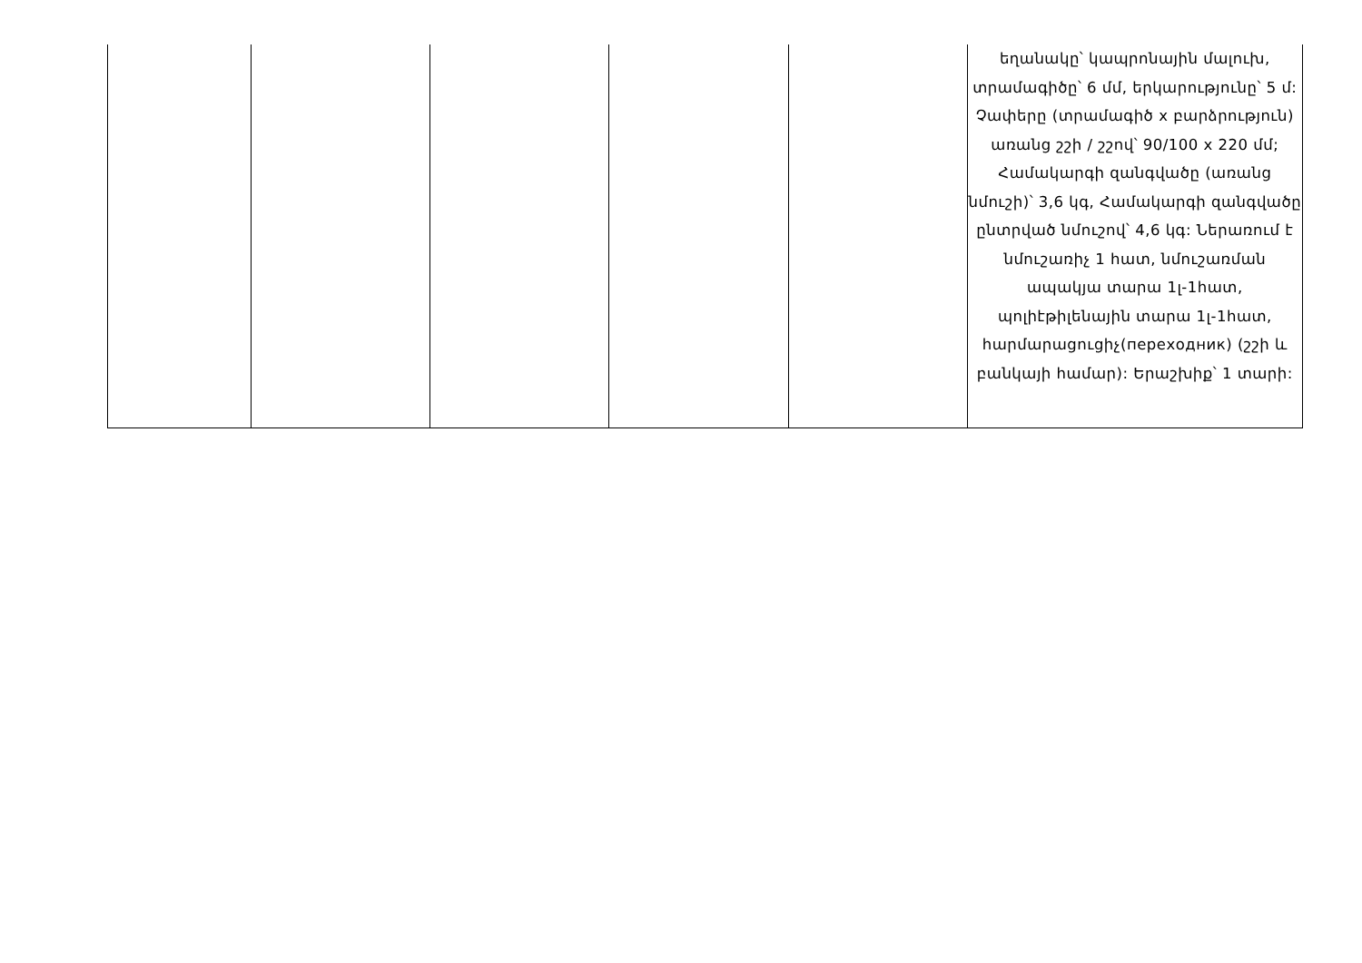| | | | | | եղանակը՝ կապրոնային մալուխ, տրամագիծը՝ 6 մմ, երկարությունը՝ 5 մ: Չափերը (տրամագիծ x բարձրություն) առանց շշի / շշով՝ 90/100 x 220 մմ; Համակարգի զանգվածը (առանց նմուշի)՝ 3,6 կգ, Համակարգի զանգվածը ընտրված նմուշով՝ 4,6 կգ: Ներառում է նմուշառիչ 1 հատ, նմուշառման ապակյա տարա 1լ-1հատ, պոլիէթիլենային տարա 1լ-1հատ, հարմարացուցիչ(переходник) (շշի և բանկայի համար): Երաշխիք՝ 1 տարի: |